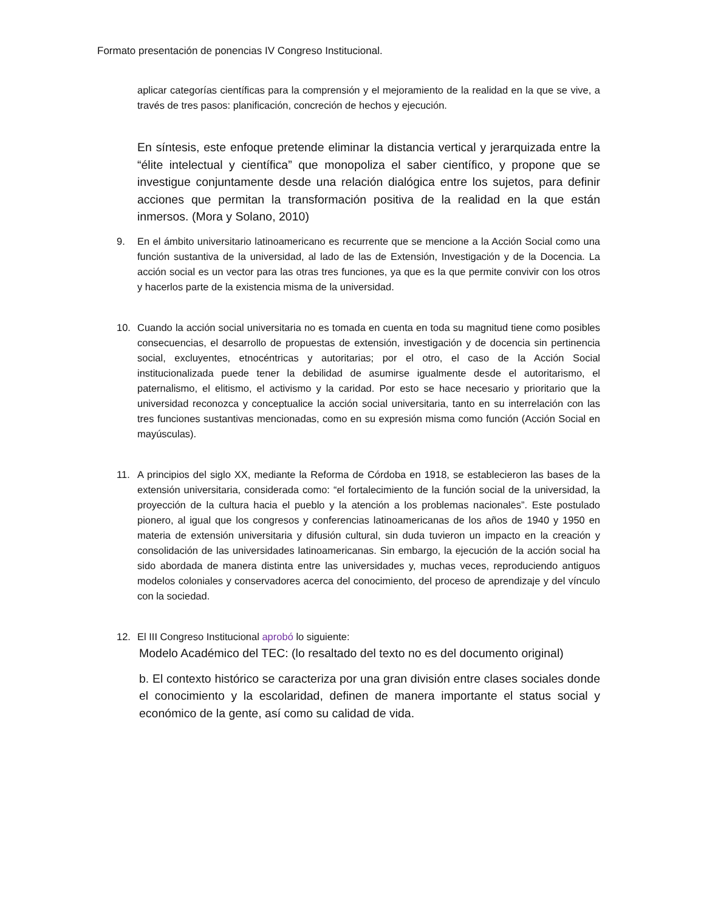Formato presentación de ponencias IV Congreso Institucional.
aplicar categorías científicas para la comprensión y el mejoramiento de la realidad en la que se vive, a través de tres pasos: planificación, concreción de hechos y ejecución.
En síntesis, este enfoque pretende eliminar la distancia vertical y jerarquizada entre la “élite intelectual y científica” que monopoliza el saber científico, y propone que se investigue conjuntamente desde una relación dialógica entre los sujetos, para definir acciones que permitan la transformación positiva de la realidad en la que están inmersos. (Mora y Solano, 2010)
9.
En el ámbito universitario latinoamericano es recurrente que se mencione a la Acción Social como una función sustantiva de la universidad, al lado de las de Extensión, Investigación y de la Docencia. La acción social es un vector para las otras tres funciones, ya que es la que permite convivir con los otros y hacerlos parte de la existencia misma de la universidad.
10.
Cuando la acción social universitaria no es tomada en cuenta en toda su magnitud tiene como posibles consecuencias, el desarrollo de propuestas de extensión, investigación y de docencia sin pertinencia social, excluyentes, etnocéntricas y autoritarias; por el otro, el caso de la Acción Social institucionalizada puede tener la debilidad de asumirse igualmente desde el autoritarismo, el paternalismo, el elitismo, el activismo y la caridad. Por esto se hace necesario y prioritario que la universidad reconozca y conceptualice la acción social universitaria, tanto en su interrelación con las tres funciones sustantivas mencionadas, como en su expresión misma como función (Acción Social en mayúsculas).
11.
A principios del siglo XX, mediante la Reforma de Córdoba en 1918, se establecieron las bases de la extensión universitaria, considerada como: “el fortalecimiento de la función social de la universidad, la proyección de la cultura hacia el pueblo y la atención a los problemas nacionales”. Este postulado pionero, al igual que los congresos y conferencias latinoamericanas de los años de 1940 y 1950 en materia de extensión universitaria y difusión cultural, sin duda tuvieron un impacto en la creación y consolidación de las universidades latinoamericanas. Sin embargo, la ejecución de la acción social ha sido abordada de manera distinta entre las universidades y, muchas veces, reproduciendo antiguos modelos coloniales y conservadores acerca del conocimiento, del proceso de aprendizaje y del vínculo con la sociedad.
12.
El III Congreso Institucional aprobó lo siguiente:
Modelo Académico del TEC: (lo resaltado del texto no es del documento original)
b. El contexto histórico se caracteriza por una gran división entre clases sociales donde el conocimiento y la escolaridad, definen de manera importante el status social y económico de la gente, así como su calidad de vida.